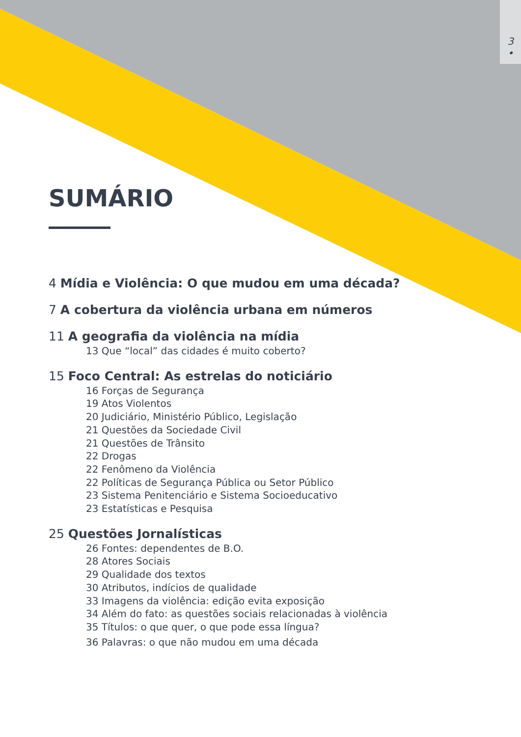3
•
SUMÁRIO
4 Mídia e Violência: O que mudou em uma década?
7 A cobertura da violência urbana em números
11 A geografia da violência na mídia
13 Que “local” das cidades é muito coberto?
15 Foco Central: As estrelas do noticiário
16 Forças de Segurança
19 Atos Violentos
20 Judiciário, Ministério Público, Legislação
21 Questões da Sociedade Civil
21 Questões de Trânsito
22 Drogas
22 Fenômeno da Violência
22 Políticas de Segurança Pública ou Setor Público
23 Sistema Penitenciário e Sistema Socioeducativo
23 Estatísticas e Pesquisa
25 Questões Jornalísticas
26 Fontes: dependentes de B.O.
28 Atores Sociais
29 Qualidade dos textos
30 Atributos, indícios de qualidade
33 Imagens da violência: edição evita exposição
34 Além do fato: as questões sociais relacionadas à violência
35 Títulos: o que quer, o que pode essa língua?
36 Palavras: o que não mudou em uma década